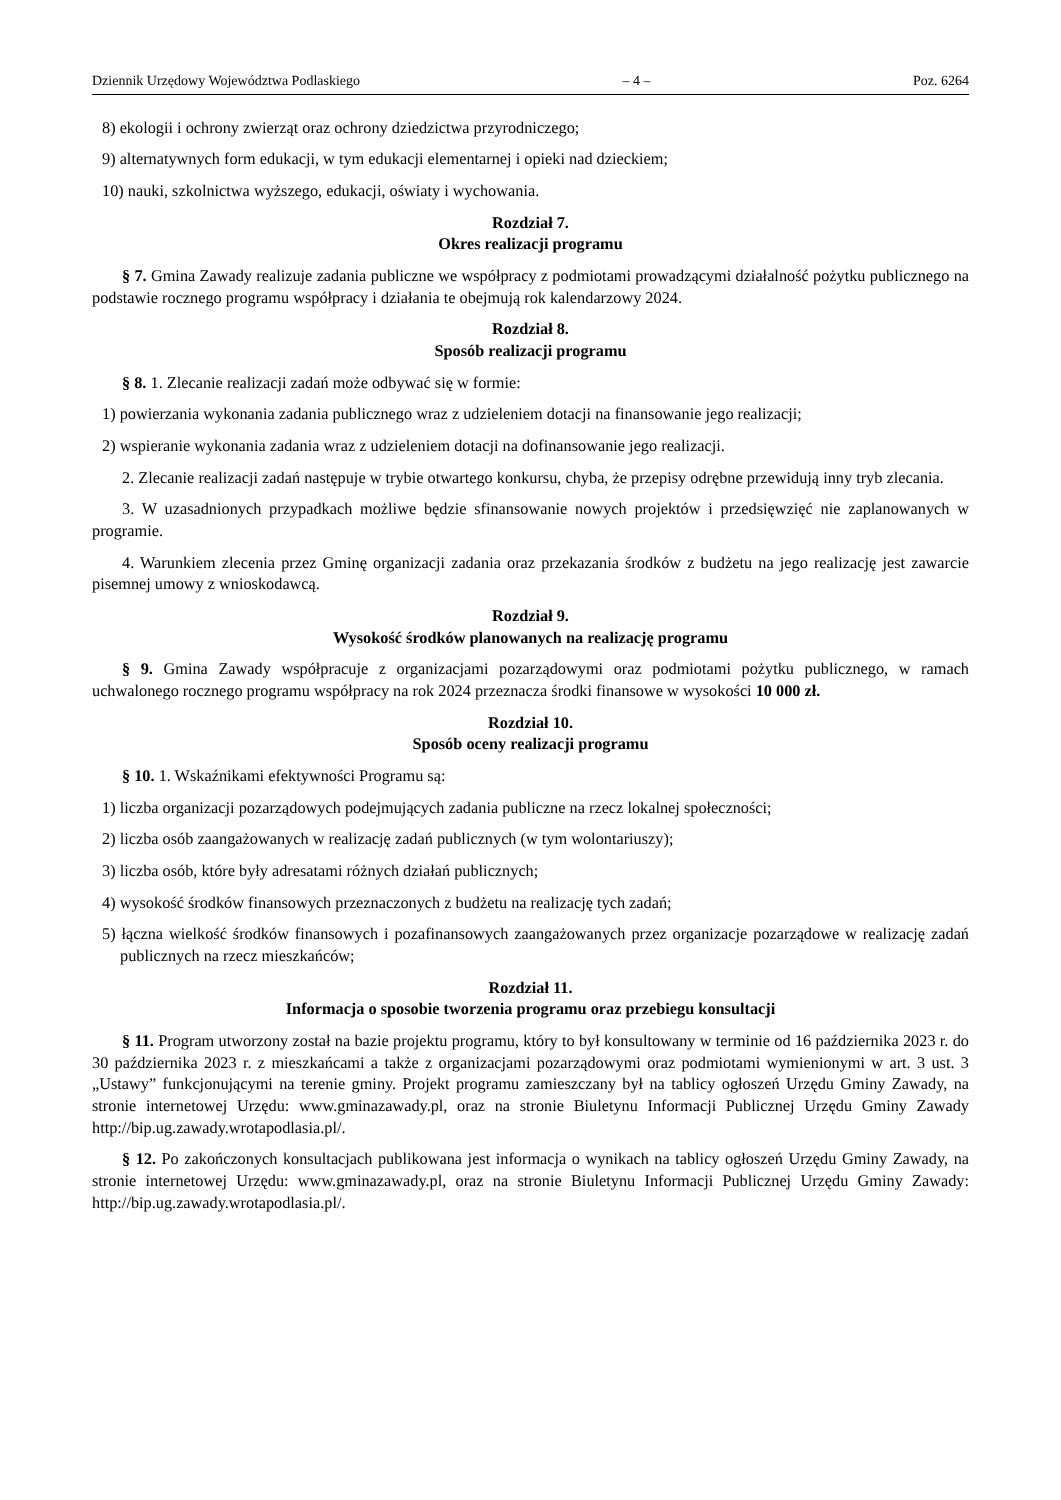Dziennik Urzędowy Województwa Podlaskiego – 4 – Poz. 6264
8) ekologii i ochrony zwierząt oraz ochrony dziedzictwa przyrodniczego;
9) alternatywnych form edukacji, w tym edukacji elementarnej i opieki nad dzieckiem;
10) nauki, szkolnictwa wyższego, edukacji, oświaty i wychowania.
Rozdział 7.
Okres realizacji programu
§ 7. Gmina Zawady realizuje zadania publiczne we współpracy z podmiotami prowadzącymi działalność pożytku publicznego na podstawie rocznego programu współpracy i działania te obejmują rok kalendarzowy 2024.
Rozdział 8.
Sposób realizacji programu
§ 8. 1. Zlecanie realizacji zadań może odbywać się w formie:
1) powierzania wykonania zadania publicznego wraz z udzieleniem dotacji na finansowanie jego realizacji;
2) wspieranie wykonania zadania wraz z udzieleniem dotacji na dofinansowanie jego realizacji.
2. Zlecanie realizacji zadań następuje w trybie otwartego konkursu, chyba, że przepisy odrębne przewidują inny tryb zlecania.
3. W uzasadnionych przypadkach możliwe będzie sfinansowanie nowych projektów i przedsięwzięć nie zaplanowanych w programie.
4. Warunkiem zlecenia przez Gminę organizacji zadania oraz przekazania środków z budżetu na jego realizację jest zawarcie pisemnej umowy z wnioskodawcą.
Rozdział 9.
Wysokość środków planowanych na realizację programu
§ 9. Gmina Zawady współpracuje z organizacjami pozarządowymi oraz podmiotami pożytku publicznego, w ramach uchwalonego rocznego programu współpracy na rok 2024 przeznacza środki finansowe w wysokości 10 000 zł.
Rozdział 10.
Sposób oceny realizacji programu
§ 10. 1. Wskaźnikami efektywności Programu są:
1) liczba organizacji pozarządowych podejmujących zadania publiczne na rzecz lokalnej społeczności;
2) liczba osób zaangażowanych w realizację zadań publicznych (w tym wolontariuszy);
3) liczba osób, które były adresatami różnych działań publicznych;
4) wysokość środków finansowych przeznaczonych z budżetu na realizację tych zadań;
5) łączna wielkość środków finansowych i pozafinansowych zaangażowanych przez organizacje pozarządowe w realizację zadań publicznych na rzecz mieszkańców;
Rozdział 11.
Informacja o sposobie tworzenia programu oraz przebiegu konsultacji
§ 11. Program utworzony został na bazie projektu programu, który to był konsultowany w terminie od 16 października 2023 r. do 30 października 2023 r. z mieszkańcami a także z organizacjami pozarządowymi oraz podmiotami wymienionymi w art. 3 ust. 3 „Ustawy” funkcjonującymi na terenie gminy. Projekt programu zamieszczany był na tablicy ogłoszeń Urzędu Gminy Zawady, na stronie internetowej Urzędu: www.gminazawady.pl, oraz na stronie Biuletynu Informacji Publicznej Urzędu Gminy Zawady http://bip.ug.zawady.wrotapodlasia.pl/.
§ 12. Po zakończonych konsultacjach publikowana jest informacja o wynikach na tablicy ogłoszeń Urzędu Gminy Zawady, na stronie internetowej Urzędu: www.gminazawady.pl, oraz na stronie Biuletynu Informacji Publicznej Urzędu Gminy Zawady: http://bip.ug.zawady.wrotapodlasia.pl/.